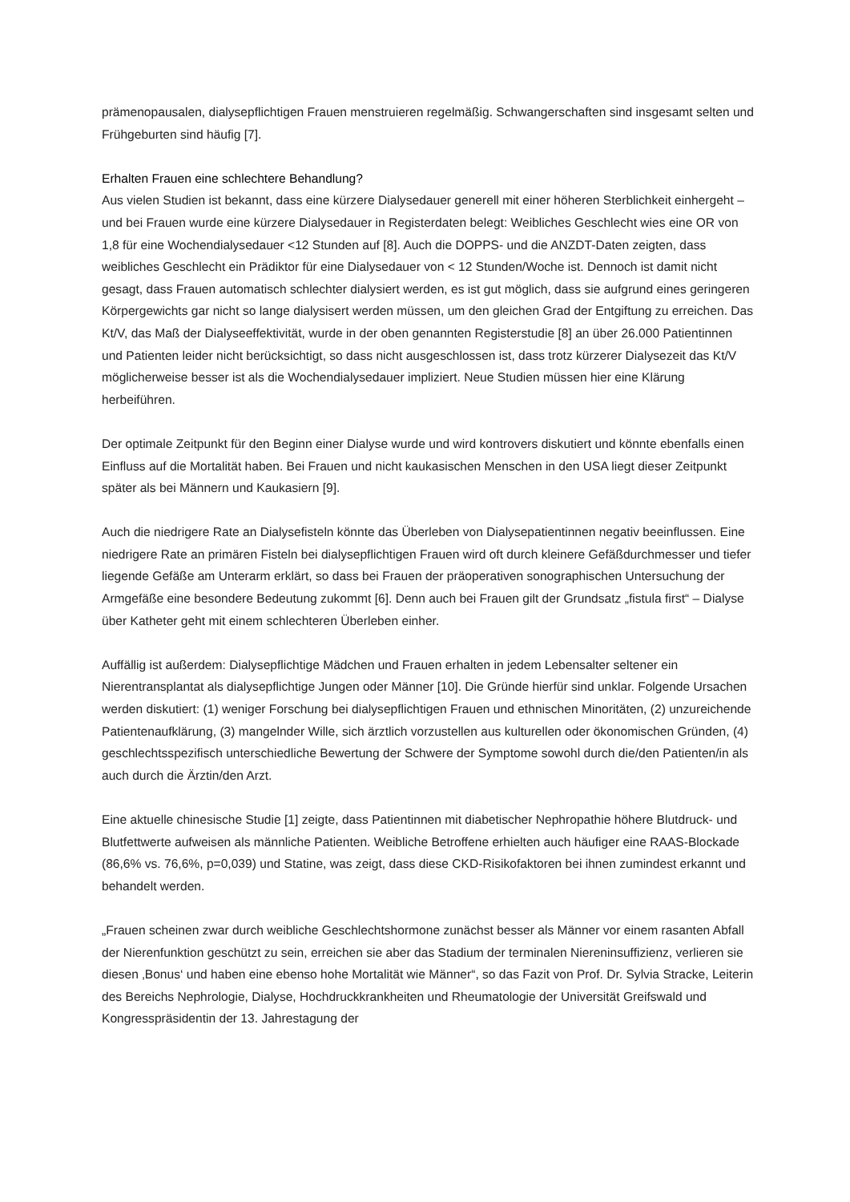prämenopausalen, dialysepflichtigen Frauen menstruieren regelmäßig. Schwangerschaften sind insgesamt selten und Frühgeburten sind häufig [7].
Erhalten Frauen eine schlechtere Behandlung?
Aus vielen Studien ist bekannt, dass eine kürzere Dialysedauer generell mit einer höheren Sterblichkeit einhergeht – und bei Frauen wurde eine kürzere Dialysedauer in Registerdaten belegt: Weibliches Geschlecht wies eine OR von 1,8 für eine Wochendialysedauer <12 Stunden auf [8]. Auch die DOPPS- und die ANZDT-Daten zeigten, dass weibliches Geschlecht ein Prädiktor für eine Dialysedauer von < 12 Stunden/Woche ist. Dennoch ist damit nicht gesagt, dass Frauen automatisch schlechter dialysiert werden, es ist gut möglich, dass sie aufgrund eines geringeren Körpergewichts gar nicht so lange dialysisert werden müssen, um den gleichen Grad der Entgiftung zu erreichen. Das Kt/V, das Maß der Dialyseeffektivität, wurde in der oben genannten Registerstudie [8] an über 26.000 Patientinnen und Patienten leider nicht berücksichtigt, so dass nicht ausgeschlossen ist, dass trotz kürzerer Dialysezeit das Kt/V möglicherweise besser ist als die Wochendialysedauer impliziert. Neue Studien müssen hier eine Klärung herbeiführen.
Der optimale Zeitpunkt für den Beginn einer Dialyse wurde und wird kontrovers diskutiert und könnte ebenfalls einen Einfluss auf die Mortalität haben. Bei Frauen und nicht kaukasischen Menschen in den USA liegt dieser Zeitpunkt später als bei Männern und Kaukasiern [9].
Auch die niedrigere Rate an Dialysefisteln könnte das Überleben von Dialysepatientinnen negativ beeinflussen. Eine niedrigere Rate an primären Fisteln bei dialysepflichtigen Frauen wird oft durch kleinere Gefäßdurchmesser und tiefer liegende Gefäße am Unterarm erklärt, so dass bei Frauen der präoperativen sonographischen Untersuchung der Armgefäße eine besondere Bedeutung zukommt [6]. Denn auch bei Frauen gilt der Grundsatz „fistula first“ – Dialyse über Katheter geht mit einem schlechteren Überleben einher.
Auffällig ist außerdem: Dialysepflichtige Mädchen und Frauen erhalten in jedem Lebensalter seltener ein Nierentransplantat als dialysepflichtige Jungen oder Männer [10]. Die Gründe hierfür sind unklar. Folgende Ursachen werden diskutiert: (1) weniger Forschung bei dialysepflichtigen Frauen und ethnischen Minoritäten, (2) unzureichende Patientenaufklärung, (3) mangelnder Wille, sich ärztlich vorzustellen aus kulturellen oder ökonomischen Gründen, (4) geschlechtsspezifisch unterschiedliche Bewertung der Schwere der Symptome sowohl durch die/den Patienten/in als auch durch die Ärztin/den Arzt.
Eine aktuelle chinesische Studie [1] zeigte, dass Patientinnen mit diabetischer Nephropathie höhere Blutdruck- und Blutfettwerte aufweisen als männliche Patienten. Weibliche Betroffene erhielten auch häufiger eine RAAS-Blockade (86,6% vs. 76,6%, p=0,039) und Statine, was zeigt, dass diese CKD-Risikofaktoren bei ihnen zumindest erkannt und behandelt werden.
„Frauen scheinen zwar durch weibliche Geschlechtshormone zunächst besser als Männer vor einem rasanten Abfall der Nierenfunktion geschützt zu sein, erreichen sie aber das Stadium der terminalen Niereninsuffizienz, verlieren sie diesen ‚Bonus‘ und haben eine ebenso hohe Mortalität wie Männer“, so das Fazit von Prof. Dr. Sylvia Stracke, Leiterin des Bereichs Nephrologie, Dialyse, Hochdruckkrankheiten und Rheumatologie der Universität Greifswald und Kongresspräsidentin der 13. Jahrestagung der